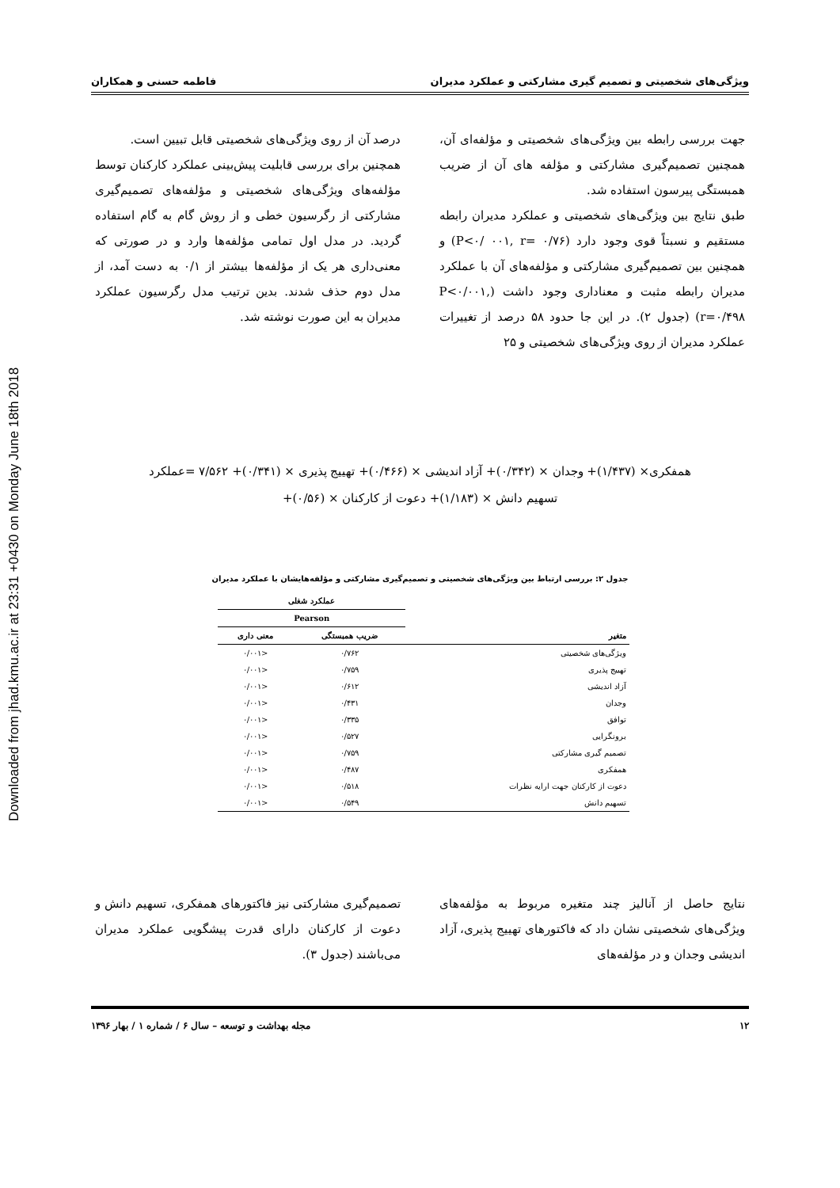Downloaded from jhad.kmu.ac.ir at 23:31 +0430 on Monday June 18th 2018
ویژگی‌های شخصیتی و تصمیم گیری مشارکتی و عملکرد مدیران فاطمه حسنی و همکاران
جهت بررسی رابطه بین ویژگی‌های شخصیتی و مؤلفه‌ای آن، همچنین تصمیم‌گیری مشارکتی و مؤلفه های آن از ضریب همبستگی پیرسون استفاده شد.
طبق نتایج بین ویژگی‌های شخصیتی و عملکرد مدیران رابطه مستقیم و نسبتاً قوی وجود دارد (P<۰/ ۰۰۱, r= ۰/۷۶) و همچنین بین تصمیم‌گیری مشارکتی و مؤلفه‌های آن با عملکرد مدیران رابطه مثبت و معناداری وجود داشت (P<۰/۰۰۱, r=۰/۴۹۸) (جدول ۲). در این جا حدود ۵۸ درصد از تغییرات عملکرد مدیران از روی ویژگی‌های شخصیتی و ۲۵
درصد آن از روی ویژگی‌های شخصیتی قابل تبیین است.
همچنین برای بررسی قابلیت پیش‌بینی عملکرد کارکنان توسط مؤلفه‌های ویژگی‌های شخصیتی و مؤلفه‌های تصمیم‌گیری مشارکتی از رگرسیون خطی و از روش گام به گام استفاده گردید. در مدل اول تمامی مؤلفه‌ها وارد و در صورتی که معنی‌داری هر یک از مؤلفه‌ها بیشتر از ۰/۱ به دست آمد، از مدل دوم حذف شدند. بدین ترتیب مدل رگرسیون عملکرد مدیران به این صورت نوشته شد.
همفکری× (۱/۴۳۷)+ وجدان × (۰/۳۴۲)+ آزاد اندیشی × (۰/۴۶۶)+ تهییج پذیری × (۰/۳۴۱)+ ۷/۵۶۲ =عملکرد
تسهیم دانش × (۱/۱۸۳)+ دعوت از کارکنان × (۰/۵۶)+
جدول ۲: بررسی ارتباط بین ویژگی‌های شخصیتی و تصمیم‌گیری مشارکتی و مؤلفه‌هایشان با عملکرد مدیران
| متغیر | عملکرد شغلی | |
| --- | --- | --- |
| | Pearson | |
| | ضریب همبستگی | معنی داری |
| ویژگی‌های شخصیتی | ۰/۷۶۲ | <۰/۰۰۱ |
| تهییج پذیری | ۰/۷۵۹ | <۰/۰۰۱ |
| آزاد اندیشی | ۰/۶۱۲ | <۰/۰۰۱ |
| وجدان | ۰/۴۳۱ | <۰/۰۰۱ |
| توافق | ۰/۳۳۵ | <۰/۰۰۱ |
| برونگرایی | ۰/۵۲۷ | <۰/۰۰۱ |
| تصمیم گیری مشارکتی | ۰/۷۵۹ | <۰/۰۰۱ |
| همفکری | ۰/۴۸۷ | <۰/۰۰۱ |
| دعوت از کارکنان جهت ارایه نظرات | ۰/۵۱۸ | <۰/۰۰۱ |
| تسهیم دانش | ۰/۵۴۹ | <۰/۰۰۱ |
نتایج حاصل از آنالیز چند متغیره مربوط به مؤلفه‌های ویژگی‌های شخصیتی نشان داد که فاکتورهای تهییج پذیری، آزاد اندیشی وجدان و در مؤلفه‌های
تصمیم‌گیری مشارکتی نیز فاکتورهای همفکری، تسهیم دانش و دعوت از کارکنان دارای قدرت پیشگویی عملکرد مدیران می‌باشند (جدول ۳).
۱۲ مجله بهداشت و توسعه – سال ۶ / شماره ۱ / بهار ۱۳۹۶